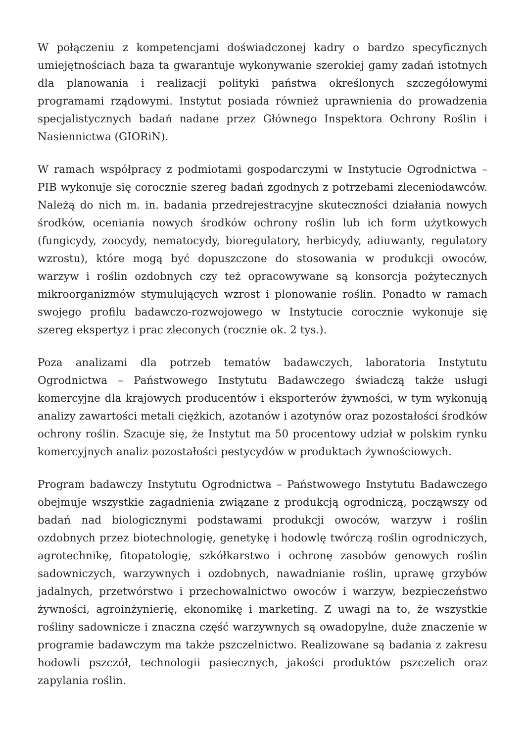W połączeniu z kompetencjami doświadczonej kadry o bardzo specyficznych umiejętnościach baza ta gwarantuje wykonywanie szerokiej gamy zadań istotnych dla planowania i realizacji polityki państwa określonych szczegółowymi programami rządowymi. Instytut posiada również uprawnienia do prowadzenia specjalistycznych badań nadane przez Głównego Inspektora Ochrony Roślin i Nasiennictwa (GIORiN).
W ramach współpracy z podmiotami gospodarczymi w Instytucie Ogrodnictwa – PIB wykonuje się corocznie szereg badań zgodnych z potrzebami zleceniodawców. Należą do nich m. in. badania przedrejestracyjne skuteczności działania nowych środków, oceniania nowych środków ochrony roślin lub ich form użytkowych (fungicydy, zoocydy, nematocydy, bioregulatory, herbicydy, adiuwanty, regulatory wzrostu), które mogą być dopuszczone do stosowania w produkcji owoców, warzyw i roślin ozdobnych czy też opracowywane są konsorcja pożytecznych mikroorganizmów stymulujących wzrost i plonowanie roślin. Ponadto w ramach swojego profilu badawczo-rozwojowego w Instytucie corocznie wykonuje się szereg ekspertyz i prac zleconych (rocznie ok. 2 tys.).
Poza analizami dla potrzeb tematów badawczych, laboratoria Instytutu Ogrodnictwa – Państwowego Instytutu Badawczego świadczą także usługi komercyjne dla krajowych producentów i eksporterów żywności, w tym wykonują analizy zawartości metali ciężkich, azotanów i azotynów oraz pozostałości środków ochrony roślin. Szacuje się, że Instytut ma 50 procentowy udział w polskim rynku komercyjnych analiz pozostałości pestycydów w produktach żywnościowych.
Program badawczy Instytutu Ogrodnictwa – Państwowego Instytutu Badawczego obejmuje wszystkie zagadnienia związane z produkcją ogrodniczą, począwszy od badań nad biologicznymi podstawami produkcji owoców, warzyw i roślin ozdobnych przez biotechnologię, genetykę i hodowlę twórczą roślin ogrodniczych, agrotechnikę, fitopatologię, szkółkarstwo i ochronę zasobów genowych roślin sadowniczych, warzywnych i ozdobnych, nawadnianie roślin, uprawę grzybów jadalnych, przetwórstwo i przechowalnictwo owoców i warzyw, bezpieczeństwo żywności, agroinżynierię, ekonomikę i marketing. Z uwagi na to, że wszystkie rośliny sadownicze i znaczna część warzywnych są owadopylne, duże znaczenie w programie badawczym ma także pszczelnictwo. Realizowane są badania z zakresu hodowli pszczół, technologii pasiecznych, jakości produktów pszczelich oraz zapylania roślin.